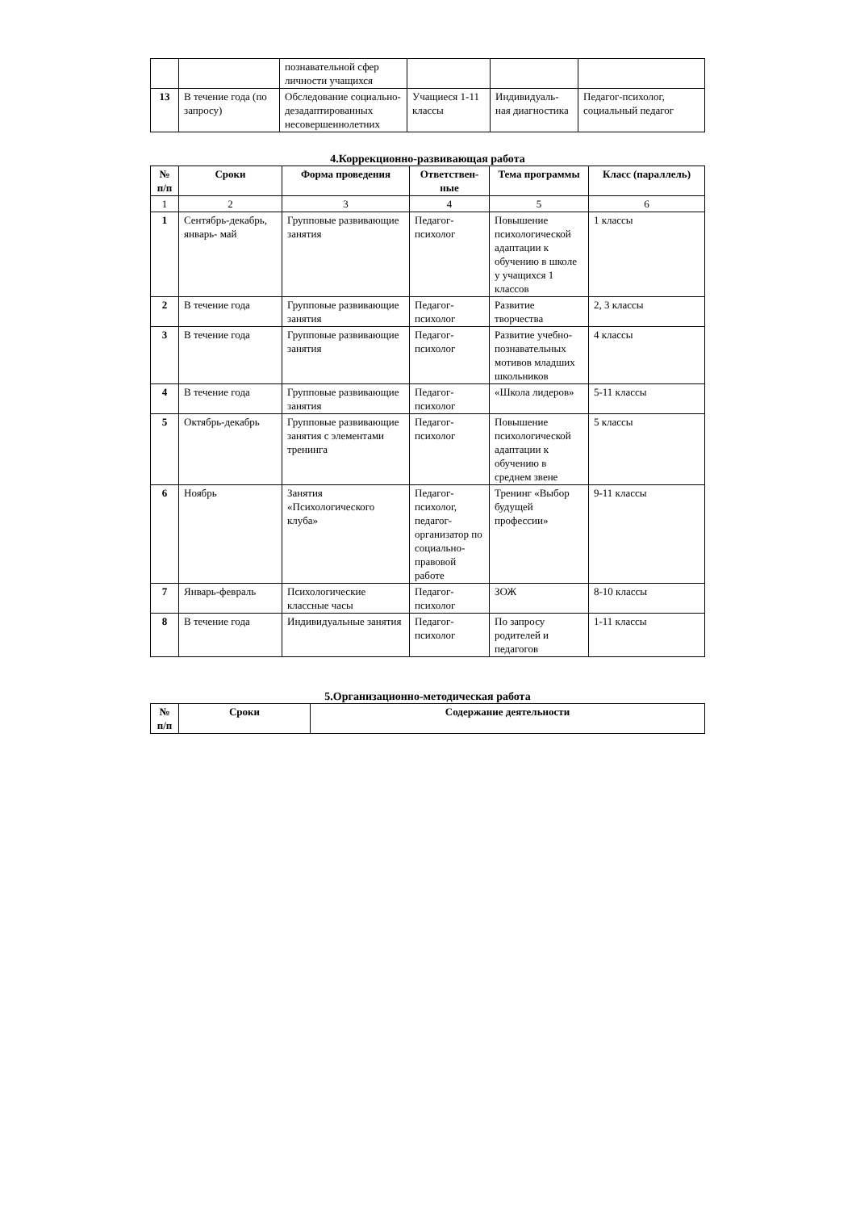| | | познавательной сфер личности учащихся | | | |
| 13 | В течение года (по запросу) | Обследование социально-дезадаптированных несовершеннолетних | Учащиеся 1-11 классы | Индивидуаль-ная диагностика | Педагог-психолог, социальный педагог |
4.Коррекционно-развивающая работа
| № п/п | Сроки | Форма проведения | Ответствен-ные | Тема программы | Класс (параллель) |
| --- | --- | --- | --- | --- | --- |
| 1 | 2 | 3 | 4 | 5 | 6 |
| 1 | Сентябрь-декабрь, январь- май | Групповые развивающие занятия | Педагог-психолог | Повышение психологической адаптации к обучению в школе у учащихся 1 классов | 1 классы |
| 2 | В течение года | Групповые развивающие занятия | Педагог-психолог | Развитие творчества | 2, 3 классы |
| 3 | В течение года | Групповые развивающие занятия | Педагог-психолог | Развитие учебно-познавательных мотивов младших школьников | 4 классы |
| 4 | В течение года | Групповые развивающие занятия | Педагог-психолог | «Школа лидеров» | 5-11 классы |
| 5 | Октябрь-декабрь | Групповые развивающие занятия с элементами тренинга | Педагог-психолог | Повышение психологической адаптации к обучению в среднем звене | 5 классы |
| 6 | Ноябрь | Занятия «Психологического клуба» | Педагог-психолог, педагог-организатор по социально-правовой работе | Тренинг «Выбор будущей профессии» | 9-11 классы |
| 7 | Январь-февраль | Психологические классные часы | Педагог-психолог | ЗОЖ | 8-10 классы |
| 8 | В течение года | Индивидуальные занятия | Педагог-психолог | По запросу родителей и педагогов | 1-11 классы |
5.Организационно-методическая работа
| № п/п | Сроки | Содержание деятельности |
| --- | --- | --- |